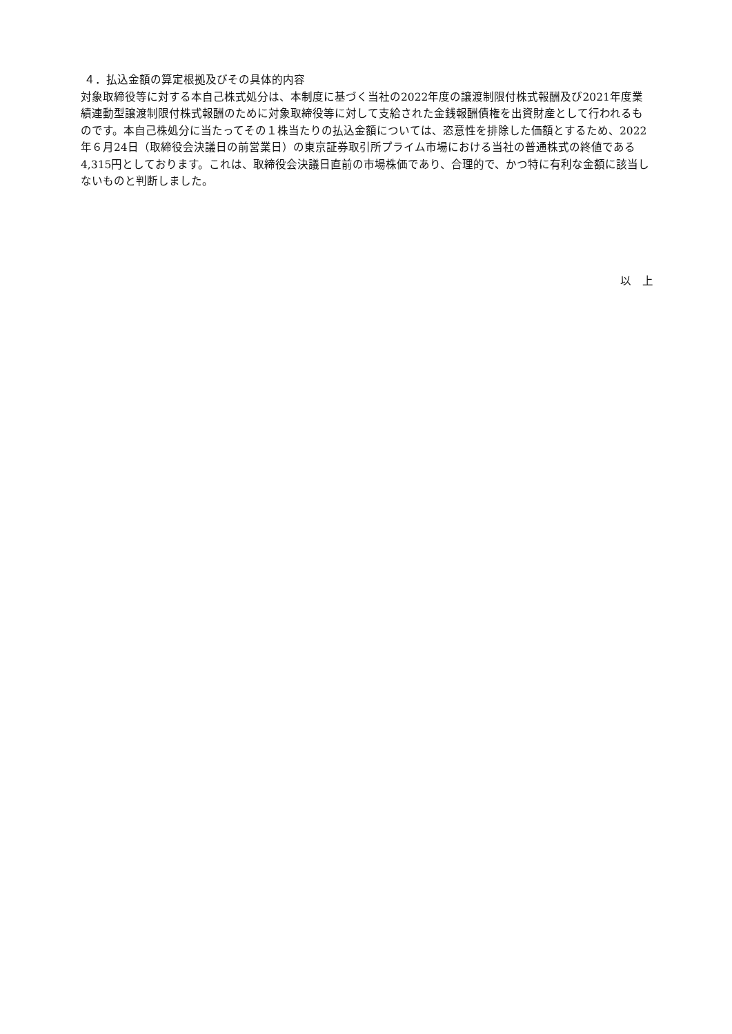４．払込金額の算定根拠及びその具体的内容
対象取締役等に対する本自己株式処分は、本制度に基づく当社の2022年度の譲渡制限付株式報酬及び2021年度業績連動型譲渡制限付株式報酬のために対象取締役等に対して支給された金銭報酬債権を出資財産として行われるものです。本自己株処分に当たってその１株当たりの払込金額については、恣意性を排除した価額とするため、2022年６月24日（取締役会決議日の前営業日）の東京証券取引所プライム市場における当社の普通株式の終値である4,315円としております。これは、取締役会決議日直前の市場株価であり、合理的で、かつ特に有利な金額に該当しないものと判断しました。
以　上